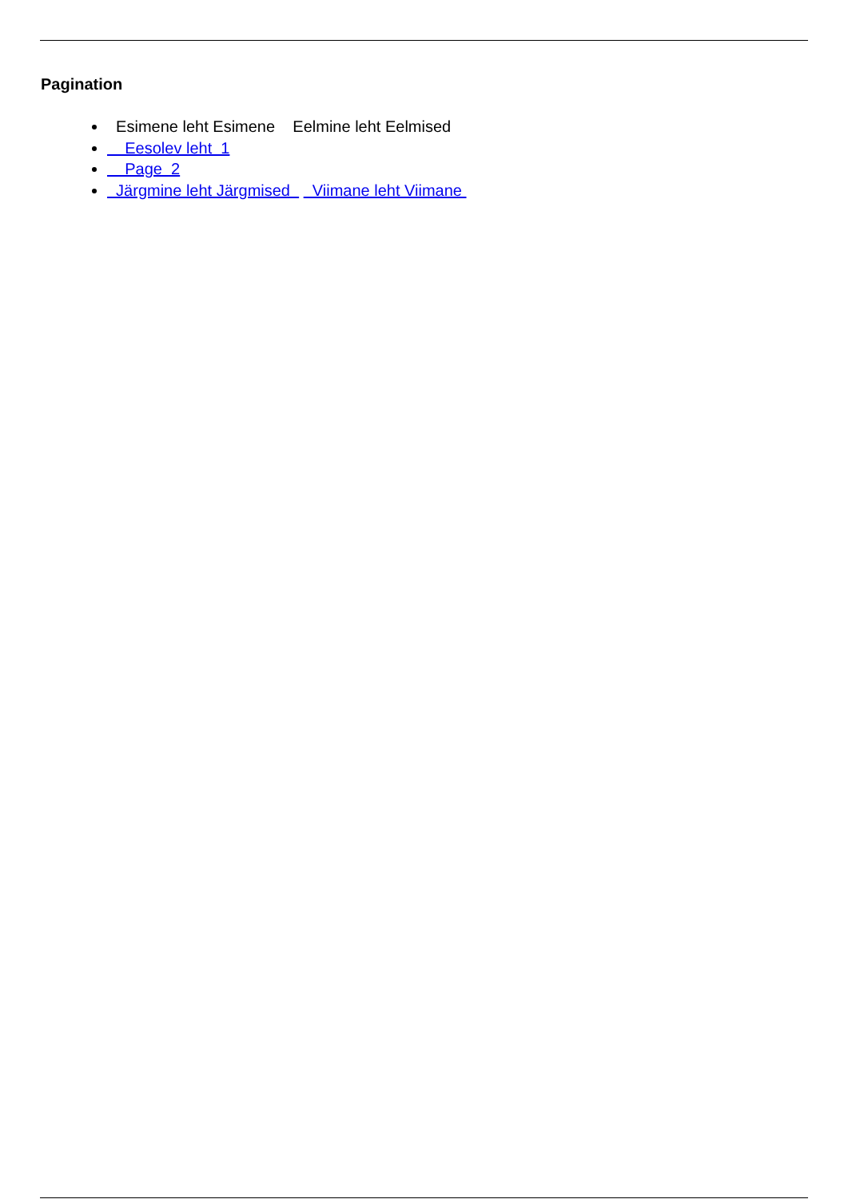Pagination
Esimene leht Esimene Eelmine leht Eelmised
Eesolev leht 1
Page 2
Järgmine leht Järgmised Viimane leht Viimane